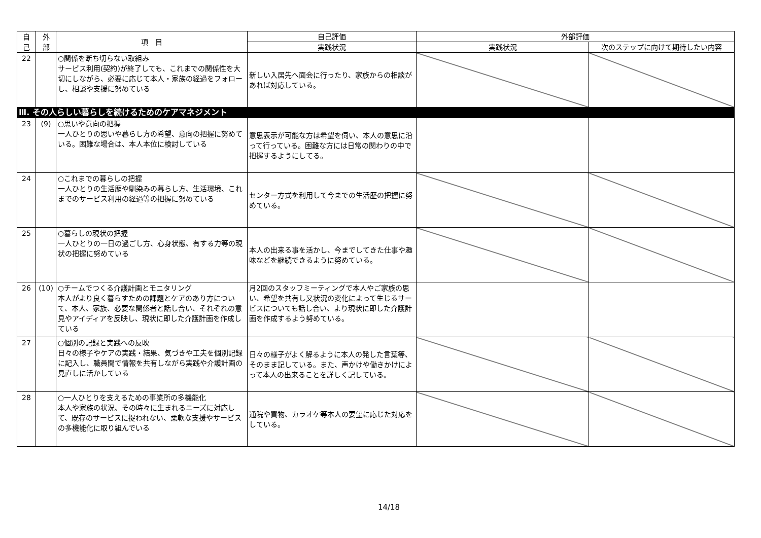| 自 己 | 外 部 | 項 目 | 自己評価 | 外部評価 | |
| --- | --- | --- | --- | --- | --- |
| | | | 実践状況 | 実践状況 | 次のステップに向けて期待したい内容 |
| 22 | | ○関係を断ち切らない取組み サービス利用(契約)が終了しても、これまでの関係性を大切にしながら、必要に応じて本人・家族の経過をフォローし、相談や支援に努めている | 新しい入居先へ面会に行ったり、家族からの相談があれば対応している。 | | |
| Ⅲ. その人らしい暮らしを続けるためのケアマネジメント | | | | | |
| 23 | (9) | ○思いや意向の把握 一人ひとりの思いや暮らし方の希望、意向の把握に努めている。困難な場合は、本人本位に検討している | 意思表示が可能な方は希望を伺い、本人の意思に沿って行っている。困難な方には日常の関わりの中で把握するようにしてる。 | | |
| 24 | | ○これまでの暮らしの把握 一人ひとりの生活歴や馴染みの暮らし方、生活環境、これまでのサービス利用の経過等の把握に努めている | センター方式を利用して今までの生活歴の把握に努めている。 | | |
| 25 | | ○暮らしの現状の把握 一人ひとりの一日の過ごし方、心身状態、有する力等の現状の把握に努めている | 本人の出来る事を活かし、今までしてきた仕事や趣味などを継続できるように努めている。 | | |
| 26 | (10) | ○チームでつくる介護計画とモニタリング 本人がより良く暮らすための課題とケアのあり方について、本人、家族、必要な関係者と話し合い、それぞれの意見やアイディアを反映し、現状に即した介護計画を作成している | 月2回のスタッフミーティングで本人やご家族の思い、希望を共有し又状況の変化によって生じるサービスについても話し合い、より現状に即した介護計画を作成するよう努めている。 | | |
| 27 | | ○個別の記録と実践への反映 日々の様子やケアの実践・結果、気づきや工夫を個別記録に記入し、職員間で情報を共有しながら実践や介護計画の見直しに活かしている | 日々の様子がよく解るように本人の発した言葉等、そのまま記している。また、声かけや働きかけによって本人の出来ることを詳しく記している。 | | |
| 28 | | ○一人ひとりを支えるための事業所の多機能化 本人や家族の状況、その時々に生まれるニーズに対応して、既存のサービスに捉われない、柔軟な支援やサービスの多機能化に取り組んでいる | 通院や買物、カラオケ等本人の要望に応じた対応をしている。 | | |
14/18